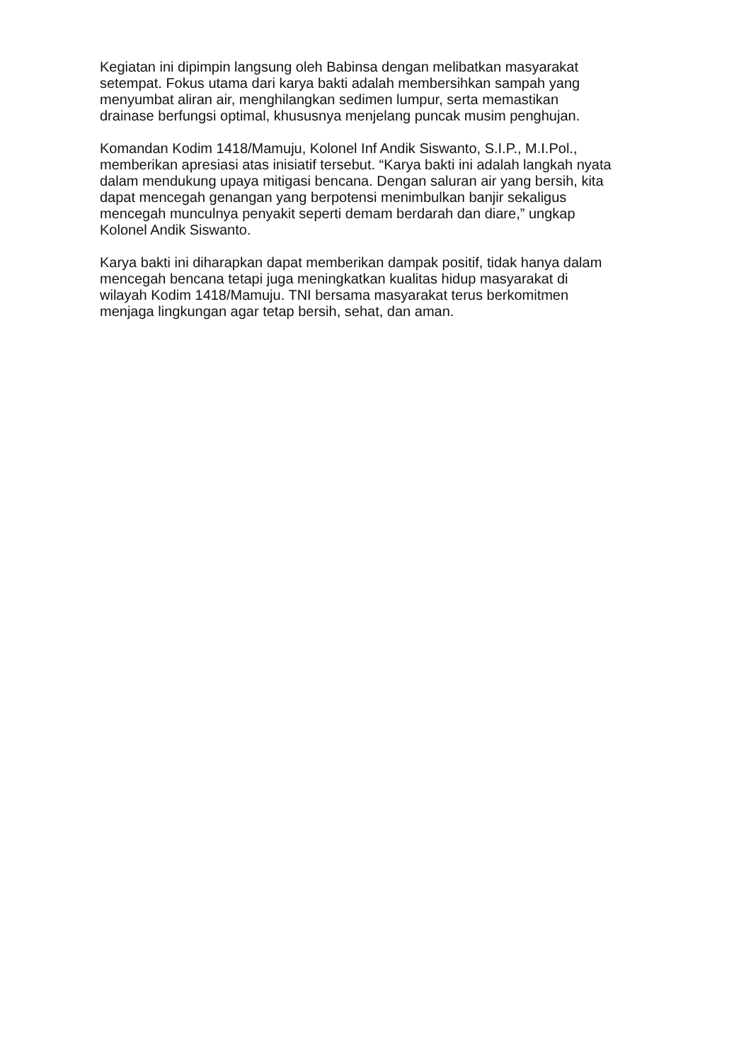Kegiatan ini dipimpin langsung oleh Babinsa dengan melibatkan masyarakat
setempat. Fokus utama dari karya bakti adalah membersihkan sampah yang
menyumbat aliran air, menghilangkan sedimen lumpur, serta memastikan
drainase berfungsi optimal, khususnya menjelang puncak musim penghujan.
Komandan Kodim 1418/Mamuju, Kolonel Inf Andik Siswanto, S.I.P., M.I.Pol.,
memberikan apresiasi atas inisiatif tersebut. “Karya bakti ini adalah langkah nyata
dalam mendukung upaya mitigasi bencana. Dengan saluran air yang bersih, kita
dapat mencegah genangan yang berpotensi menimbulkan banjir sekaligus
mencegah munculnya penyakit seperti demam berdarah dan diare,” ungkap
Kolonel Andik Siswanto.
Karya bakti ini diharapkan dapat memberikan dampak positif, tidak hanya dalam
mencegah bencana tetapi juga meningkatkan kualitas hidup masyarakat di
wilayah Kodim 1418/Mamuju. TNI bersama masyarakat terus berkomitmen
menjaga lingkungan agar tetap bersih, sehat, dan aman.